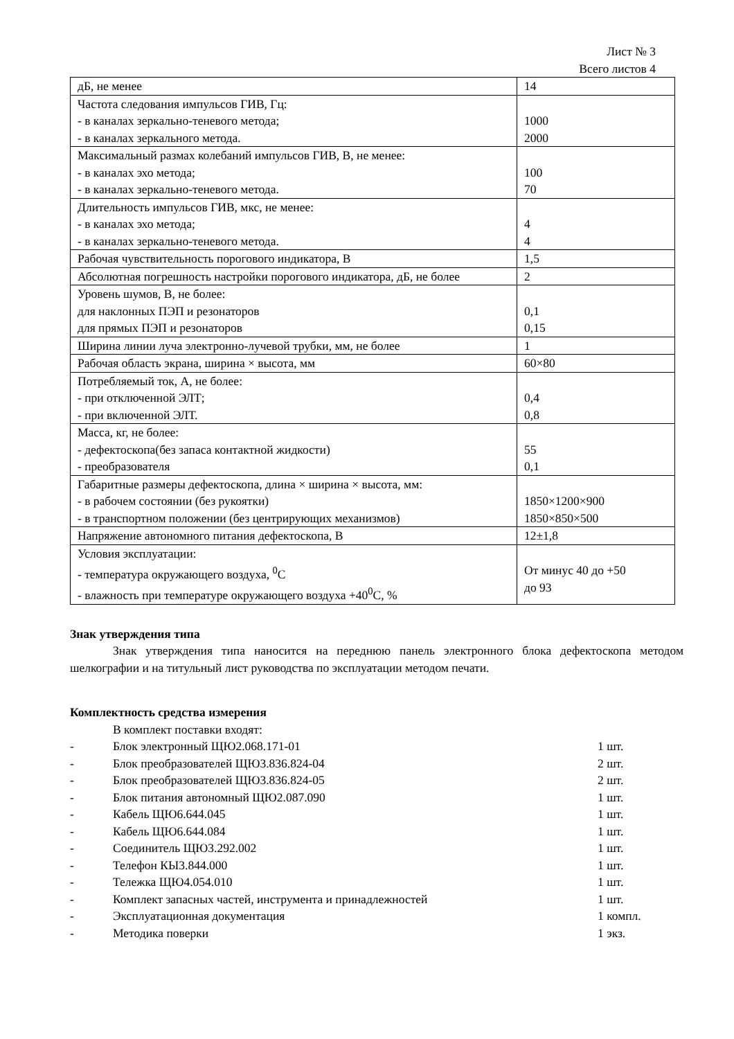Лист № 3
Всего листов 4
| дБ, не менее | 14 |
| Частота следования импульсов ГИВ, Гц: - в каналах зеркально-теневого метода; - в каналах зеркального метода. | 1000 2000 |
| Максимальный размах колебаний импульсов ГИВ, В, не менее: - в каналах эхо метода; - в каналах зеркально-теневого метода. | 100 70 |
| Длительность импульсов ГИВ, мкс, не менее: - в каналах эхо метода; - в каналах зеркально-теневого метода. | 4 4 |
| Рабочая чувствительность порогового индикатора, В | 1,5 |
| Абсолютная погрешность настройки порогового индикатора, дБ, не более | 2 |
| Уровень шумов, В, не более: для наклонных ПЭП и резонаторов для прямых ПЭП и резонаторов | 0,1 0,15 |
| Ширина линии луча электронно-лучевой трубки, мм, не более | 1 |
| Рабочая область экрана, ширина × высота, мм | 60×80 |
| Потребляемый ток, А, не более: - при отключенной ЭЛТ; - при включенной ЭЛТ. | 0,4 0,8 |
| Масса, кг, не более: - дефектоскопа(без запаса контактной жидкости) - преобразователя | 55 0,1 |
| Габаритные размеры дефектоскопа, длина × ширина × высота, мм: - в рабочем состоянии (без рукоятки) - в транспортном положении (без центрирующих механизмов) | 1850×1200×900 1850×850×500 |
| Напряжение автономного питания дефектоскопа, В | 12±1,8 |
| Условия эксплуатации: - температура окружающего воздуха, <sup>0</sup>С - влажность при температуре окружающего воздуха +40<sup>0</sup>С, % | От минус 40 до +50 до 93 |
Знак утверждения типа
Знак утверждения типа наносится на переднюю панель электронного блока дефектоскопа методом шелкографии и на титульный лист руководства по эксплуатации методом печати.
Комплектность средства измерения
В комплект поставки входят:
- Блок электронный ЩЮ2.068.171-01 1 шт.
- Блок преобразователей ЩЮ3.836.824-04 2 шт.
- Блок преобразователей ЩЮ3.836.824-05 2 шт.
- Блок питания автономный ЩЮ2.087.090 1 шт.
- Кабель ЩЮ6.644.045 1 шт.
- Кабель ЩЮ6.644.084 1 шт.
- Соединитель ЩЮ3.292.002 1 шт.
- Телефон КЫ3.844.000 1 шт.
- Тележка ЩЮ4.054.010 1 шт.
- Комплект запасных частей, инструмента и принадлежностей 1 шт.
- Эксплуатационная документация 1 компл.
- Методика поверки 1 экз.